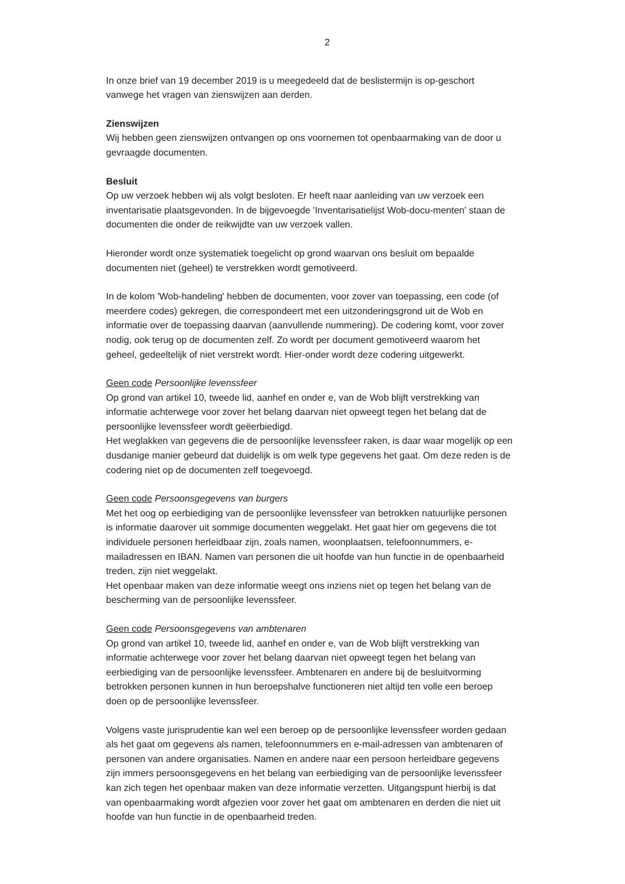2
In onze brief van 19 december 2019 is u meegedeeld dat de beslistermijn is op-geschort vanwege het vragen van zienswijzen aan derden.
Zienswijzen
Wij hebben geen zienswijzen ontvangen op ons voornemen tot openbaarmaking van de door u gevraagde documenten.
Besluit
Op uw verzoek hebben wij als volgt besloten. Er heeft naar aanleiding van uw verzoek een inventarisatie plaatsgevonden. In de bijgevoegde 'Inventarisatielijst Wob-docu-menten' staan de documenten die onder de reikwijdte van uw verzoek vallen.
Hieronder wordt onze systematiek toegelicht op grond waarvan ons besluit om bepaalde documenten niet (geheel) te verstrekken wordt gemotiveerd.
In de kolom 'Wob-handeling' hebben de documenten, voor zover van toepassing, een code (of meerdere codes) gekregen, die correspondeert met een uitzonderingsgrond uit de Wob en informatie over de toepassing daarvan (aanvullende nummering). De codering komt, voor zover nodig, ook terug op de documenten zelf. Zo wordt per document gemotiveerd waarom het geheel, gedeeltelijk of niet verstrekt wordt. Hier-onder wordt deze codering uitgewerkt.
Geen code Persoonlijke levenssfeer
Op grond van artikel 10, tweede lid, aanhef en onder e, van de Wob blijft verstrekking van informatie achterwege voor zover het belang daarvan niet opweegt tegen het belang dat de persoonlijke levenssfeer wordt geëerbiedigd.
Het weglakken van gegevens die de persoonlijke levenssfeer raken, is daar waar mogelijk op een dusdanige manier gebeurd dat duidelijk is om welk type gegevens het gaat. Om deze reden is de codering niet op de documenten zelf toegevoegd.
Geen code Persoonsgegevens van burgers
Met het oog op eerbiediging van de persoonlijke levenssfeer van betrokken natuurlijke personen is informatie daarover uit sommige documenten weggelakt. Het gaat hier om gegevens die tot individuele personen herleidbaar zijn, zoals namen, woonplaatsen, telefoonnummers, e-mailadressen en IBAN. Namen van personen die uit hoofde van hun functie in de openbaarheid treden, zijn niet weggelakt.
Het openbaar maken van deze informatie weegt ons inziens niet op tegen het belang van de bescherming van de persoonlijke levenssfeer.
Geen code Persoonsgegevens van ambtenaren
Op grond van artikel 10, tweede lid, aanhef en onder e, van de Wob blijft verstrekking van informatie achterwege voor zover het belang daarvan niet opweegt tegen het belang van eerbiediging van de persoonlijke levenssfeer. Ambtenaren en andere bij de besluitvorming betrokken personen kunnen in hun beroepshalve functioneren niet altijd ten volle een beroep doen op de persoonlijke levenssfeer.
Volgens vaste jurisprudentie kan wel een beroep op de persoonlijke levenssfeer worden gedaan als het gaat om gegevens als namen, telefoonnummers en e-mail-adressen van ambtenaren of personen van andere organisaties. Namen en andere naar een persoon herleidbare gegevens zijn immers persoonsgegevens en het belang van eerbiediging van de persoonlijke levenssfeer kan zich tegen het openbaar maken van deze informatie verzetten. Uitgangspunt hierbij is dat van openbaarmaking wordt afgezien voor zover het gaat om ambtenaren en derden die niet uit hoofde van hun functie in de openbaarheid treden.